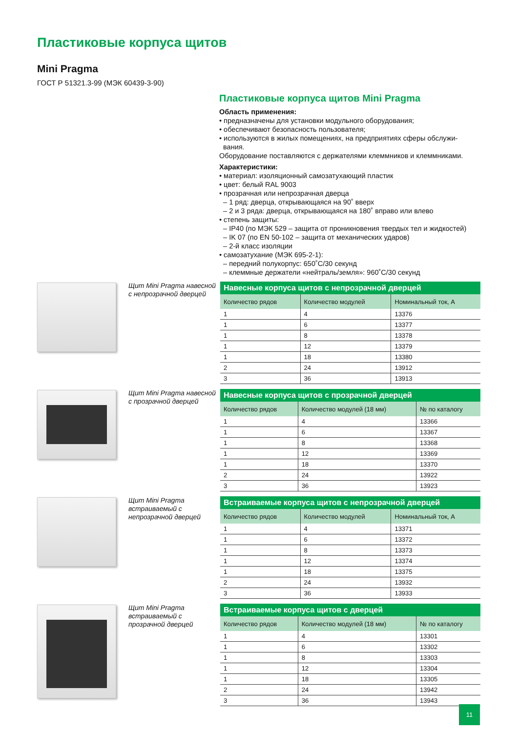Пластиковые корпуса щитов
Mini Pragma
ГОСТ Р 51321.3-99 (МЭК 60439-3-90)
Пластиковые корпуса щитов Mini Pragma
Область применения:
• предназначены для установки модульного оборудования;
• обеспечивают безопасность пользователя;
• используются в жилых помещениях, на предприятиях сферы обслужи-
вания.
Оборудование поставляются с держателями клеммников и клеммниками.
Характеристики:
• материал: изоляционный самозатухающий пластик
• цвет: белый RAL 9003
• прозрачная или непрозрачная дверца
– 1 ряд: дверца, открывающаяся на 90˚ вверх
– 2 и 3 ряда: дверца, открывающаяся на 180˚ вправо или влево
• степень защиты:
– IP40 (по МЭК 529 – защита от проникновения твердых тел и жидкостей)
– IK 07 (по EN 50-102 – защита от механических ударов)
– 2-й класс изоляции
• самозатухание (МЭК 695-2-1):
– передний полукорпус: 650˚C/30 секунд
– клеммные держатели «нейтраль/земля»: 960˚C/30 секунд
Щит Mini Pragma навесной с непрозрачной дверцей
Навесные корпуса щитов с непрозрачной дверцей
| Количество рядов | Количество модулей | Номинальный ток, А |
| --- | --- | --- |
| 1 | 4 | 13376 |
| 1 | 6 | 13377 |
| 1 | 8 | 13378 |
| 1 | 12 | 13379 |
| 1 | 18 | 13380 |
| 2 | 24 | 13912 |
| 3 | 36 | 13913 |
Щит Mini Pragma навесной с прозрачной дверцей
Навесные корпуса щитов с прозрачной дверцей
| Количество рядов | Количество модулей (18 мм) | № по каталогу |
| --- | --- | --- |
| 1 | 4 | 13366 |
| 1 | 6 | 13367 |
| 1 | 8 | 13368 |
| 1 | 12 | 13369 |
| 1 | 18 | 13370 |
| 2 | 24 | 13922 |
| 3 | 36 | 13923 |
Щит Mini Pragma встраиваемый с непрозрачной дверцей
Встраиваемые корпуса щитов с непрозрачной дверцей
| Количество рядов | Количество модулей | Номинальный ток, А |
| --- | --- | --- |
| 1 | 4 | 13371 |
| 1 | 6 | 13372 |
| 1 | 8 | 13373 |
| 1 | 12 | 13374 |
| 1 | 18 | 13375 |
| 2 | 24 | 13932 |
| 3 | 36 | 13933 |
Щит Mini Pragma встраиваемый с прозрачной дверцей
Встраиваемые корпуса щитов с дверцей
| Количество рядов | Количество модулей (18 мм) | № по каталогу |
| --- | --- | --- |
| 1 | 4 | 13301 |
| 1 | 6 | 13302 |
| 1 | 8 | 13303 |
| 1 | 12 | 13304 |
| 1 | 18 | 13305 |
| 2 | 24 | 13942 |
| 3 | 36 | 13943 |
11